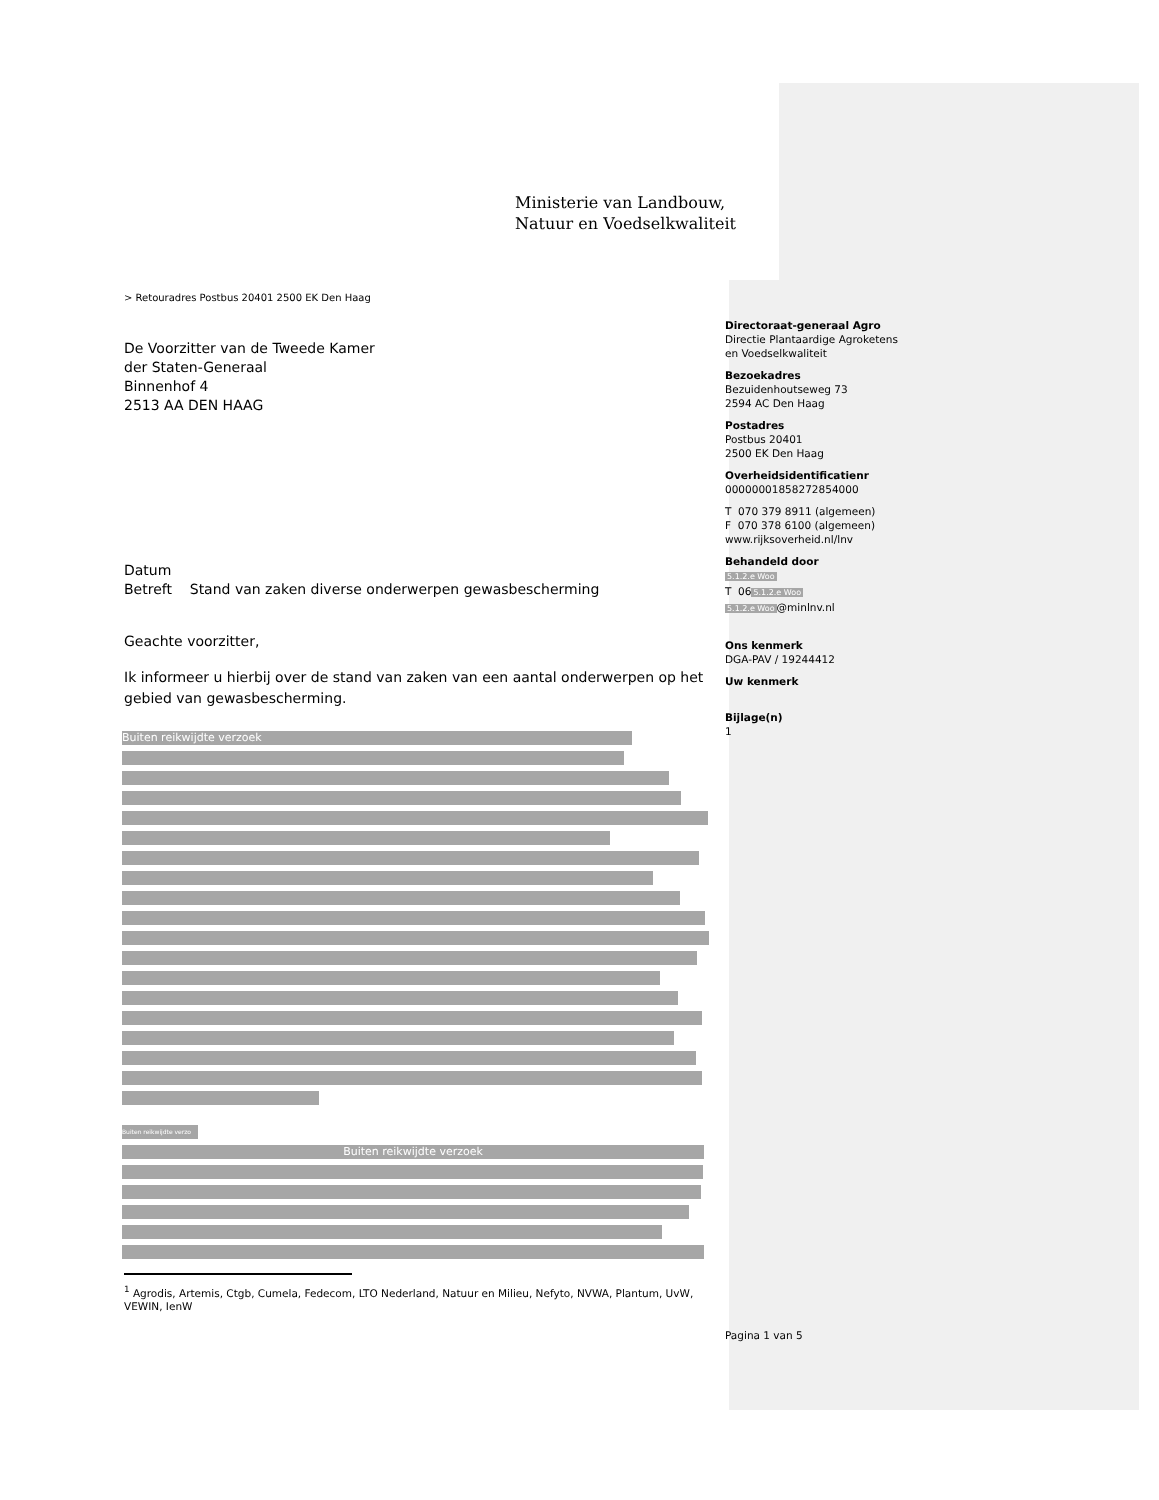Ministerie van Landbouw,
Natuur en Voedselkwaliteit
> Retouradres Postbus 20401 2500 EK Den Haag
De Voorzitter van de Tweede Kamer
der Staten-Generaal
Binnenhof 4
2513 AA DEN HAAG
Datum
Betreft Stand van zaken diverse onderwerpen gewasbescherming
Geachte voorzitter,
Ik informeer u hierbij over de stand van zaken van een aantal onderwerpen op het gebied van gewasbescherming.
Buiten reikwijdte verzoek
Buiten reikwijdte verzo
Buiten reikwijdte verzoek
<sup>1</sup> Agrodis, Artemis, Ctgb, Cumela, Fedecom, LTO Nederland, Natuur en Milieu, Nefyto, NVWA, Plantum, UvW, VEWIN, IenW
Directoraat-generaal Agro
Directie Plantaardige Agroketens
en Voedselkwaliteit
Bezoekadres
Bezuidenhoutseweg 73
2594 AC Den Haag
Postadres
Postbus 20401
2500 EK Den Haag
Overheidsidentificatienr
00000001858272854000
T 070 379 8911 (algemeen)
F 070 378 6100 (algemeen)
www.rijksoverheid.nl/lnv
Behandeld door
5.1.2.e Woo
T 065.1.2.e Woo
5.1.2.e Woo@minlnv.nl
Ons kenmerk
DGA-PAV / 19244412
Uw kenmerk
Bijlage(n)
1
Pagina 1 van 5